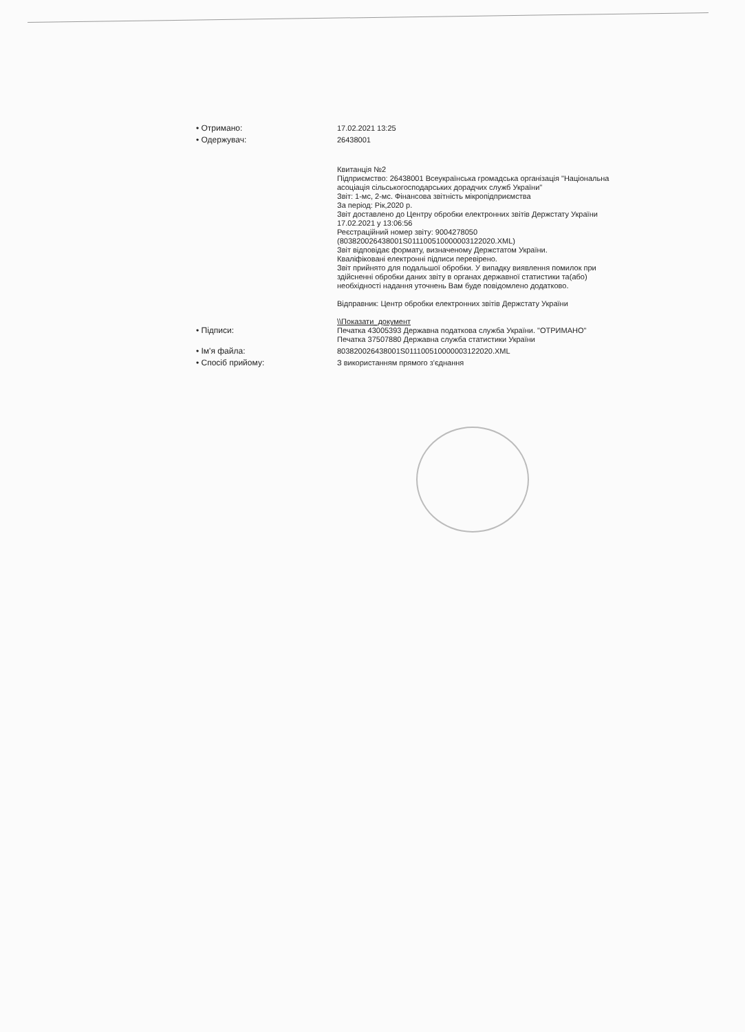• Отримано: 17.02.2021 13:25
• Одержувач: 26438001
Квитанція №2
Підприємство: 26438001 Всеукраїнська громадська організація "Національна асоціація сільськогосподарських дорадчих служб України"
Звіт: 1-мс, 2-мс. Фінансова звітність мікропідприємства
За період: Рік,2020 р.
Звіт доставлено до Центру обробки електронних звітів Держстату України 17.02.2021 у 13:06:56
Реєстраційний номер звіту: 9004278050 (803820026438001S011100510000003122020.XML)
Звіт відповідає формату, визначеному Держстатом України.
Кваліфіковані електронні підписи перевірено.
Звіт прийнято для подальшої обробки. У випадку виявлення помилок при здійсненні обробки даних звіту в органах державної статистики та(або) необхідності надання уточнень Вам буде повідомлено додатково.
Відправник: Центр обробки електронних звітів Держстату України
\\Показати_документ
• Підписи: Печатка 43005393 Державна податкова служба України. "ОТРИМАНО"
Печатка 37507880 Державна служба статистики України
• Ім'я файла: 803820026438001S011100510000003122020.XML
• Спосіб прийому: З використанням прямого з'єднання